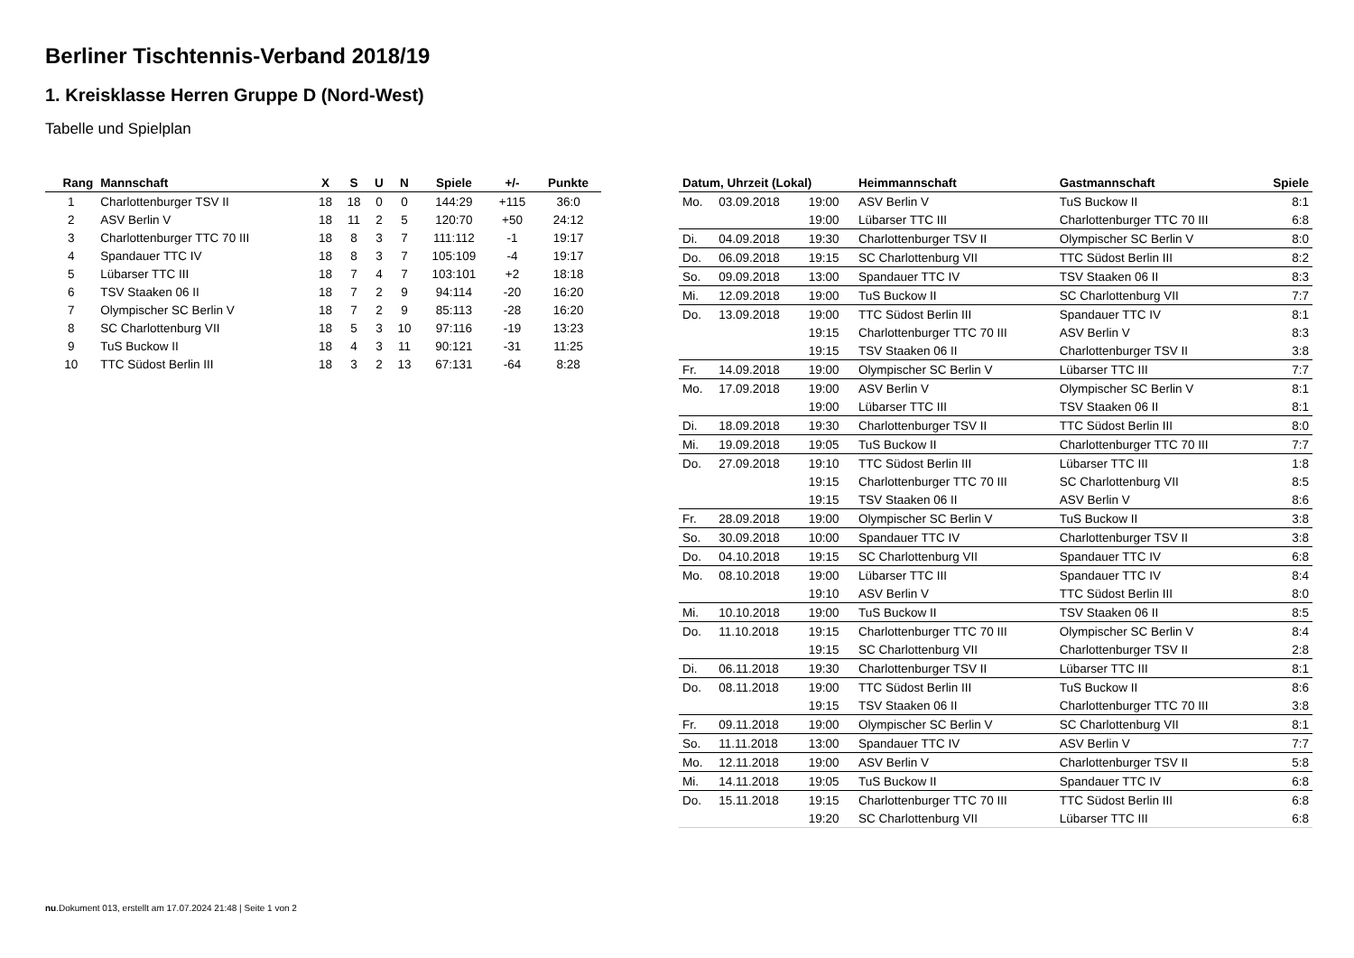Berliner Tischtennis-Verband 2018/19
1. Kreisklasse Herren Gruppe D (Nord-West)
Tabelle und Spielplan
| Rang | Mannschaft | X | S | U | N | Spiele | +/- | Punkte |
| --- | --- | --- | --- | --- | --- | --- | --- | --- |
| 1 | Charlottenburger TSV II | 18 | 18 | 0 | 0 | 144:29 | +115 | 36:0 |
| 2 | ASV Berlin V | 18 | 11 | 2 | 5 | 120:70 | +50 | 24:12 |
| 3 | Charlottenburger TTC 70 III | 18 | 8 | 3 | 7 | 111:112 | -1 | 19:17 |
| 4 | Spandauer TTC IV | 18 | 8 | 3 | 7 | 105:109 | -4 | 19:17 |
| 5 | Lübarser TTC III | 18 | 7 | 4 | 7 | 103:101 | +2 | 18:18 |
| 6 | TSV Staaken 06 II | 18 | 7 | 2 | 9 | 94:114 | -20 | 16:20 |
| 7 | Olympischer SC Berlin V | 18 | 7 | 2 | 9 | 85:113 | -28 | 16:20 |
| 8 | SC Charlottenburg VII | 18 | 5 | 3 | 10 | 97:116 | -19 | 13:23 |
| 9 | TuS Buckow II | 18 | 4 | 3 | 11 | 90:121 | -31 | 11:25 |
| 10 | TTC Südost Berlin III | 18 | 3 | 2 | 13 | 67:131 | -64 | 8:28 |
| Datum, Uhrzeit (Lokal) | | | Heimmannschaft | Gastmannschaft | Spiele |
| --- | --- | --- | --- | --- | --- |
| Mo. | 03.09.2018 | 19:00 | ASV Berlin V | TuS Buckow II | 8:1 |
| | | 19:00 | Lübarser TTC III | Charlottenburger TTC 70 III | 6:8 |
| Di. | 04.09.2018 | 19:30 | Charlottenburger TSV II | Olympischer SC Berlin V | 8:0 |
| Do. | 06.09.2018 | 19:15 | SC Charlottenburg VII | TTC Südost Berlin III | 8:2 |
| So. | 09.09.2018 | 13:00 | Spandauer TTC IV | TSV Staaken 06 II | 8:3 |
| Mi. | 12.09.2018 | 19:00 | TuS Buckow II | SC Charlottenburg VII | 7:7 |
| Do. | 13.09.2018 | 19:00 | TTC Südost Berlin III | Spandauer TTC IV | 8:1 |
| | | 19:15 | Charlottenburger TTC 70 III | ASV Berlin V | 8:3 |
| | | 19:15 | TSV Staaken 06 II | Charlottenburger TSV II | 3:8 |
| Fr. | 14.09.2018 | 19:00 | Olympischer SC Berlin V | Lübarser TTC III | 7:7 |
| Mo. | 17.09.2018 | 19:00 | ASV Berlin V | Olympischer SC Berlin V | 8:1 |
| | | 19:00 | Lübarser TTC III | TSV Staaken 06 II | 8:1 |
| Di. | 18.09.2018 | 19:30 | Charlottenburger TSV II | TTC Südost Berlin III | 8:0 |
| Mi. | 19.09.2018 | 19:05 | TuS Buckow II | Charlottenburger TTC 70 III | 7:7 |
| Do. | 27.09.2018 | 19:10 | TTC Südost Berlin III | Lübarser TTC III | 1:8 |
| | | 19:15 | Charlottenburger TTC 70 III | SC Charlottenburg VII | 8:5 |
| | | 19:15 | TSV Staaken 06 II | ASV Berlin V | 8:6 |
| Fr. | 28.09.2018 | 19:00 | Olympischer SC Berlin V | TuS Buckow II | 3:8 |
| So. | 30.09.2018 | 10:00 | Spandauer TTC IV | Charlottenburger TSV II | 3:8 |
| Do. | 04.10.2018 | 19:15 | SC Charlottenburg VII | Spandauer TTC IV | 6:8 |
| Mo. | 08.10.2018 | 19:00 | Lübarser TTC III | Spandauer TTC IV | 8:4 |
| | | 19:10 | ASV Berlin V | TTC Südost Berlin III | 8:0 |
| Mi. | 10.10.2018 | 19:00 | TuS Buckow II | TSV Staaken 06 II | 8:5 |
| Do. | 11.10.2018 | 19:15 | Charlottenburger TTC 70 III | Olympischer SC Berlin V | 8:4 |
| | | 19:15 | SC Charlottenburg VII | Charlottenburger TSV II | 2:8 |
| Di. | 06.11.2018 | 19:30 | Charlottenburger TSV II | Lübarser TTC III | 8:1 |
| Do. | 08.11.2018 | 19:00 | TTC Südost Berlin III | TuS Buckow II | 8:6 |
| | | 19:15 | TSV Staaken 06 II | Charlottenburger TTC 70 III | 3:8 |
| Fr. | 09.11.2018 | 19:00 | Olympischer SC Berlin V | SC Charlottenburg VII | 8:1 |
| So. | 11.11.2018 | 13:00 | Spandauer TTC IV | ASV Berlin V | 7:7 |
| Mo. | 12.11.2018 | 19:00 | ASV Berlin V | Charlottenburger TSV II | 5:8 |
| Mi. | 14.11.2018 | 19:05 | TuS Buckow II | Spandauer TTC IV | 6:8 |
| Do. | 15.11.2018 | 19:15 | Charlottenburger TTC 70 III | TTC Südost Berlin III | 6:8 |
| | | 19:20 | SC Charlottenburg VII | Lübarser TTC III | 6:8 |
nu.Dokument 013, erstellt am 17.07.2024 21:48 | Seite 1 von 2